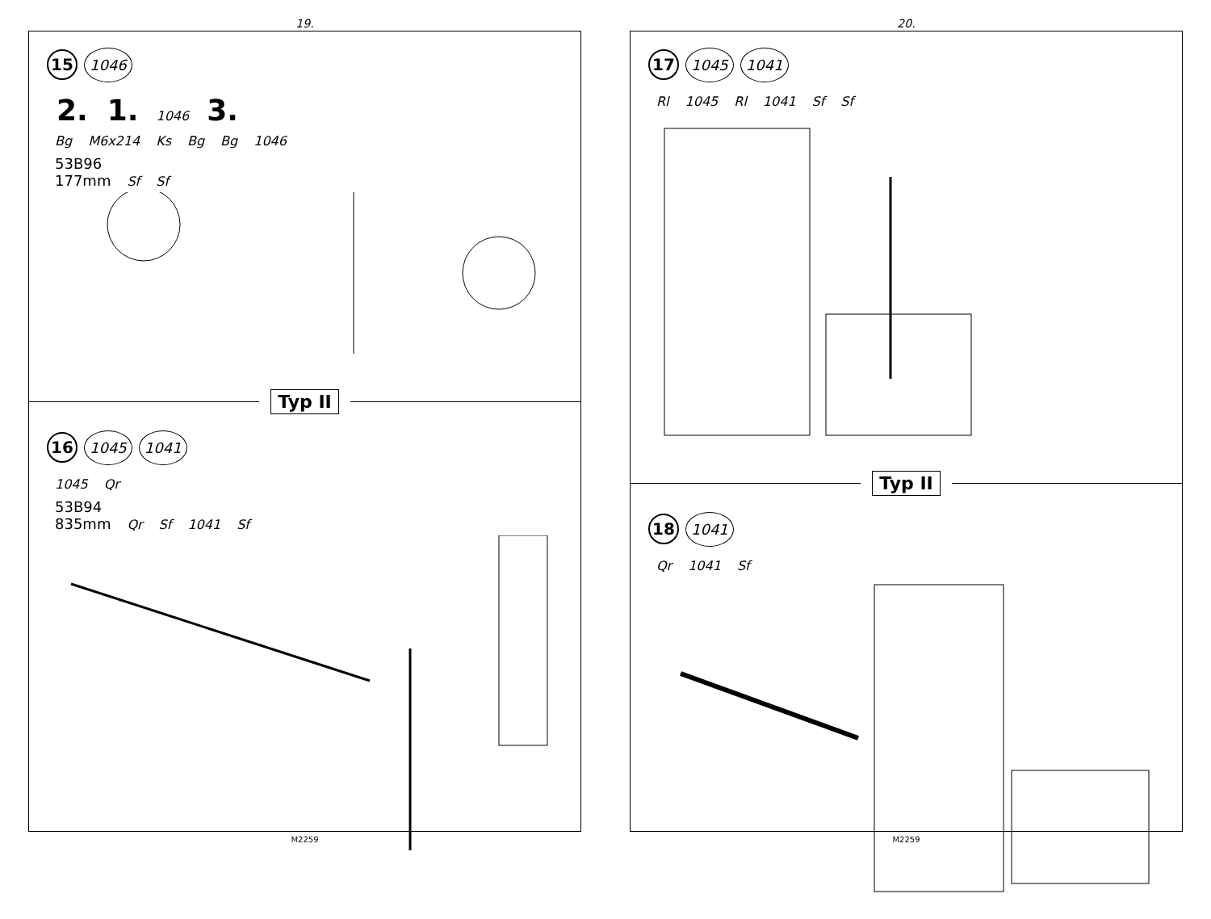19.
15 1046
2. 1. 1046 3.
Bg M6x214 Ks Bg Bg 1046
53B96
177mm Sf Sf
Typ II
16 1045 1041
1045 Qr
53B94
835mm Qr Sf 1041 Sf
M2259
20.
17 1045 1041
Rl 1045 Rl 1041 Sf Sf
Typ II
18 1041
Qr 1041 Sf
M2259